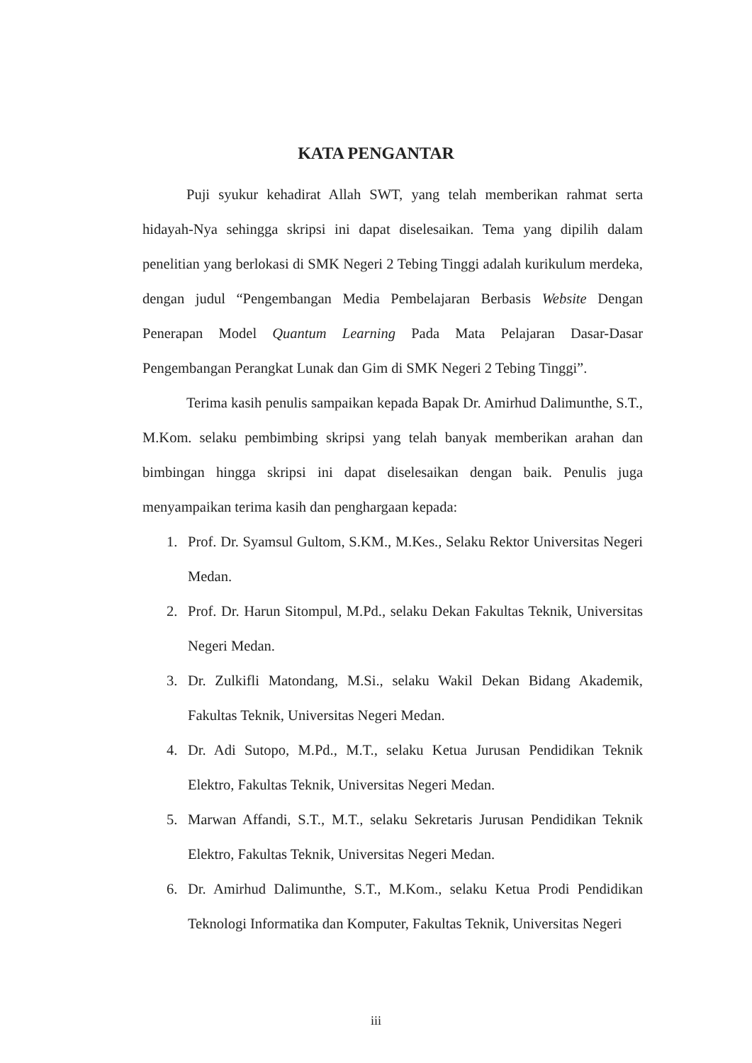KATA PENGANTAR
Puji syukur kehadirat Allah SWT, yang telah memberikan rahmat serta hidayah-Nya sehingga skripsi ini dapat diselesaikan. Tema yang dipilih dalam penelitian yang berlokasi di SMK Negeri 2 Tebing Tinggi adalah kurikulum merdeka, dengan judul “Pengembangan Media Pembelajaran Berbasis Website Dengan Penerapan Model Quantum Learning Pada Mata Pelajaran Dasar-Dasar Pengembangan Perangkat Lunak dan Gim di SMK Negeri 2 Tebing Tinggi”.
Terima kasih penulis sampaikan kepada Bapak Dr. Amirhud Dalimunthe, S.T., M.Kom. selaku pembimbing skripsi yang telah banyak memberikan arahan dan bimbingan hingga skripsi ini dapat diselesaikan dengan baik. Penulis juga menyampaikan terima kasih dan penghargaan kepada:
1. Prof. Dr. Syamsul Gultom, S.KM., M.Kes., Selaku Rektor Universitas Negeri Medan.
2. Prof. Dr. Harun Sitompul, M.Pd., selaku Dekan Fakultas Teknik, Universitas Negeri Medan.
3. Dr. Zulkifli Matondang, M.Si., selaku Wakil Dekan Bidang Akademik, Fakultas Teknik, Universitas Negeri Medan.
4. Dr. Adi Sutopo, M.Pd., M.T., selaku Ketua Jurusan Pendidikan Teknik Elektro, Fakultas Teknik, Universitas Negeri Medan.
5. Marwan Affandi, S.T., M.T., selaku Sekretaris Jurusan Pendidikan Teknik Elektro, Fakultas Teknik, Universitas Negeri Medan.
6. Dr. Amirhud Dalimunthe, S.T., M.Kom., selaku Ketua Prodi Pendidikan Teknologi Informatika dan Komputer, Fakultas Teknik, Universitas Negeri
iii